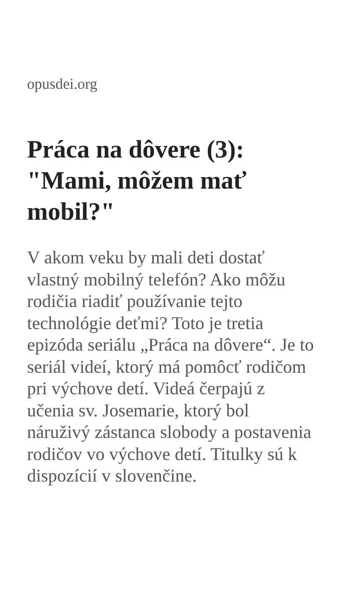opusdei.org
Práca na dôvere (3): "Mami, môžem mať mobil?"
V akom veku by mali deti dostať vlastný mobilný telefón? Ako môžu rodičia riadiť používanie tejto technológie deťmi? Toto je tretia epizóda seriálu „Práca na dôvere“. Je to seriál videí, ktorý má pomôcť rodičom pri výchove detí. Videá čerpajú z učenia sv. Josemarie, ktorý bol náruživý zástanca slobody a postavenia rodičov vo výchove detí. Titulky sú k dispozícií v slovenčine.